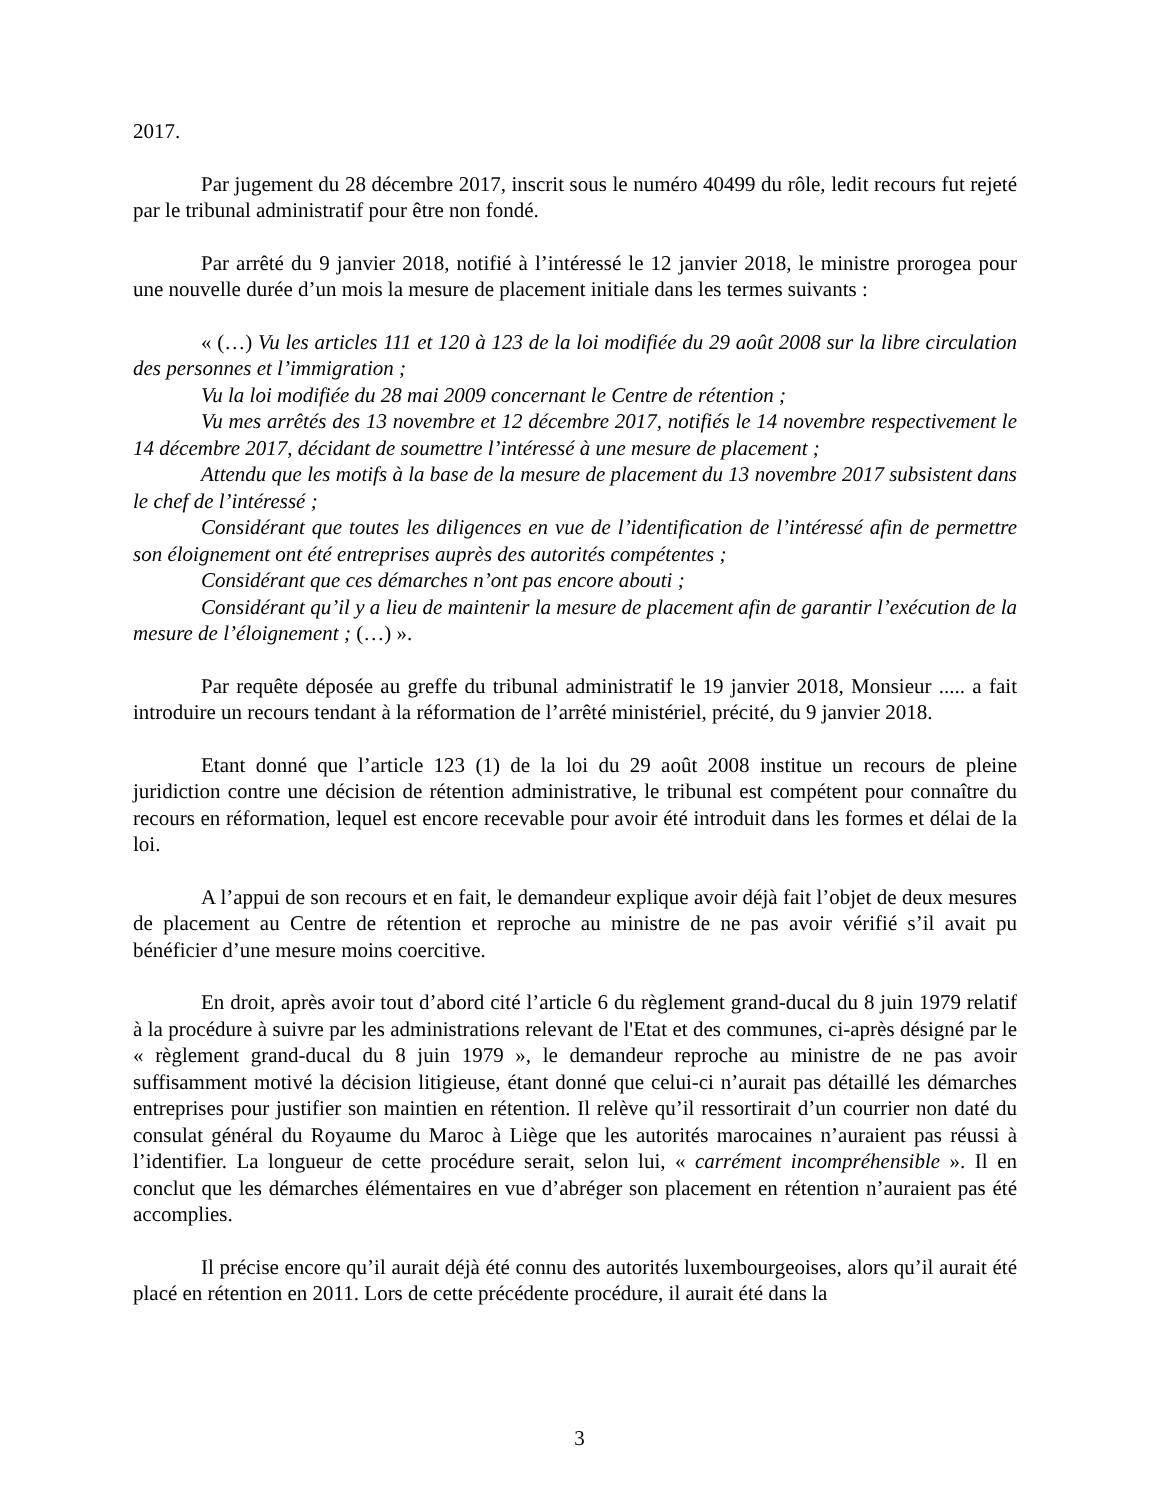2017.
Par jugement du 28 décembre 2017, inscrit sous le numéro 40499 du rôle, ledit recours fut rejeté par le tribunal administratif pour être non fondé.
Par arrêté du 9 janvier 2018, notifié à l’intéressé le 12 janvier 2018, le ministre prorogea pour une nouvelle durée d’un mois la mesure de placement initiale dans les termes suivants :
« (…) Vu les articles 111 et 120 à 123 de la loi modifiée du 29 août 2008 sur la libre circulation des personnes et l’immigration ;
Vu la loi modifiée du 28 mai 2009 concernant le Centre de rétention ;
Vu mes arrêtés des 13 novembre et 12 décembre 2017, notifiés le 14 novembre respectivement le 14 décembre 2017, décidant de soumettre l’intéressé à une mesure de placement ;
Attendu que les motifs à la base de la mesure de placement du 13 novembre 2017 subsistent dans le chef de l’intéressé ;
Considérant que toutes les diligences en vue de l’identification de l’intéressé afin de permettre son éloignement ont été entreprises auprès des autorités compétentes ;
Considérant que ces démarches n’ont pas encore abouti ;
Considérant qu’il y a lieu de maintenir la mesure de placement afin de garantir l’exécution de la mesure de l’éloignement ; (…) ».
Par requête déposée au greffe du tribunal administratif le 19 janvier 2018, Monsieur ..... a fait introduire un recours tendant à la réformation de l’arrêté ministériel, précité, du 9 janvier 2018.
Etant donné que l’article 123 (1) de la loi du 29 août 2008 institue un recours de pleine juridiction contre une décision de rétention administrative, le tribunal est compétent pour connaître du recours en réformation, lequel est encore recevable pour avoir été introduit dans les formes et délai de la loi.
A l’appui de son recours et en fait, le demandeur explique avoir déjà fait l’objet de deux mesures de placement au Centre de rétention et reproche au ministre de ne pas avoir vérifié s’il avait pu bénéficier d’une mesure moins coercitive.
En droit, après avoir tout d’abord cité l’article 6 du règlement grand-ducal du 8 juin 1979 relatif à la procédure à suivre par les administrations relevant de l'Etat et des communes, ci-après désigné par le « règlement grand-ducal du 8 juin 1979 », le demandeur reproche au ministre de ne pas avoir suffisamment motivé la décision litigieuse, étant donné que celui-ci n’aurait pas détaillé les démarches entreprises pour justifier son maintien en rétention. Il relève qu’il ressortirait d’un courrier non daté du consulat général du Royaume du Maroc à Liège que les autorités marocaines n’auraient pas réussi à l’identifier. La longueur de cette procédure serait, selon lui, « carrément incompréhensible ». Il en conclut que les démarches élémentaires en vue d’abréger son placement en rétention n’auraient pas été accomplies.
Il précise encore qu’il aurait déjà été connu des autorités luxembourgeoises, alors qu’il aurait été placé en rétention en 2011. Lors de cette précédente procédure, il aurait été dans la
3